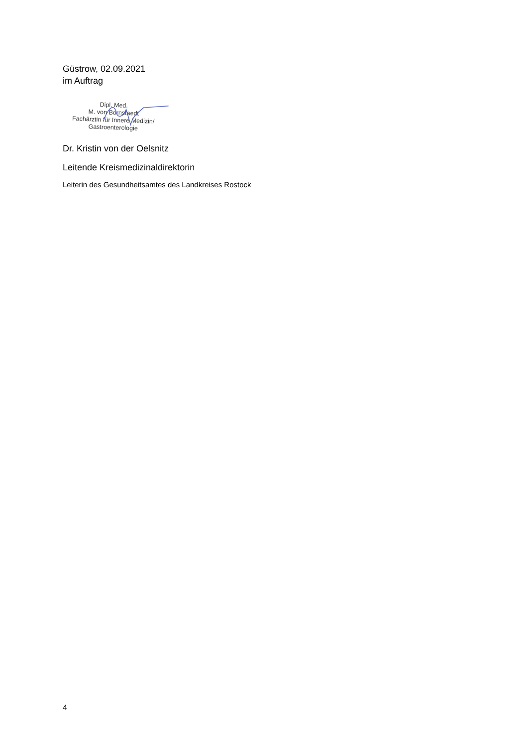Güstrow, 02.09.2021
im Auftrag
Dipl. Med.
M. von Bornstaedt
Fachärztin für Innere Medizin/
Gastroenterologie
Dr. Kristin von der Oelsnitz
Leitende Kreismedizinaldirektorin
Leiterin des Gesundheitsamtes des Landkreises Rostock
4